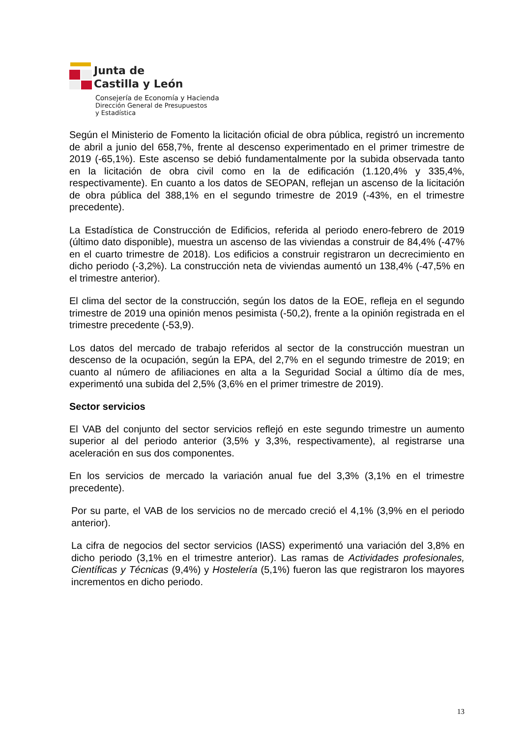Junta de
Castilla y León
Consejería de Economía y Hacienda
Dirección General de Presupuestos
y Estadística
Según el Ministerio de Fomento la licitación oficial de obra pública, registró un incremento de abril a junio del 658,7%, frente al descenso experimentado en el primer trimestre de 2019 (-65,1%). Este ascenso se debió fundamentalmente por la subida observada tanto en la licitación de obra civil como en la de edificación (1.120,4% y 335,4%, respectivamente). En cuanto a los datos de SEOPAN, reflejan un ascenso de la licitación de obra pública del 388,1% en el segundo trimestre de 2019 (-43%, en el trimestre precedente).
La Estadística de Construcción de Edificios, referida al periodo enero-febrero de 2019 (último dato disponible), muestra un ascenso de las viviendas a construir de 84,4% (-47% en el cuarto trimestre de 2018). Los edificios a construir registraron un decrecimiento en dicho periodo (-3,2%). La construcción neta de viviendas aumentó un 138,4% (-47,5% en el trimestre anterior).
El clima del sector de la construcción, según los datos de la EOE, refleja en el segundo trimestre de 2019 una opinión menos pesimista (-50,2), frente a la opinión registrada en el trimestre precedente (-53,9).
Los datos del mercado de trabajo referidos al sector de la construcción muestran un descenso de la ocupación, según la EPA, del 2,7% en el segundo trimestre de 2019; en cuanto al número de afiliaciones en alta a la Seguridad Social a último día de mes, experimentó una subida del 2,5% (3,6% en el primer trimestre de 2019).
Sector servicios
El VAB del conjunto del sector servicios reflejó en este segundo trimestre un aumento superior al del periodo anterior (3,5% y 3,3%, respectivamente), al registrarse una aceleración en sus dos componentes.
En los servicios de mercado la variación anual fue del 3,3% (3,1% en el trimestre precedente).
Por su parte, el VAB de los servicios no de mercado creció el 4,1% (3,9% en el periodo anterior).
La cifra de negocios del sector servicios (IASS) experimentó una variación del 3,8% en dicho periodo (3,1% en el trimestre anterior). Las ramas de Actividades profesionales, Científicas y Técnicas (9,4%) y Hostelería (5,1%) fueron las que registraron los mayores incrementos en dicho periodo.
13